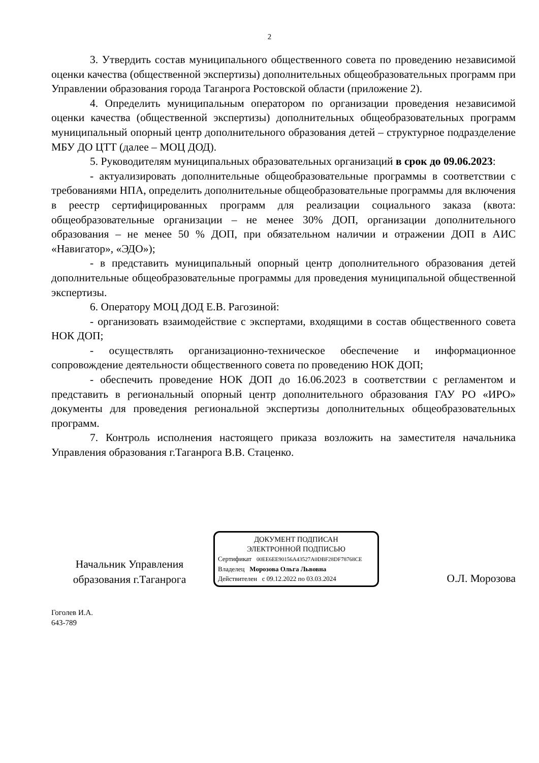2
3. Утвердить состав муниципального общественного совета по проведению независимой оценки качества (общественной экспертизы) дополнительных общеобразовательных программ при Управлении образования города Таганрога Ростовской области (приложение 2).
4. Определить муниципальным оператором по организации проведения независимой оценки качества (общественной экспертизы) дополнительных общеобразовательных программ муниципальный опорный центр дополнительного образования детей – структурное подразделение МБУ ДО ЦТТ (далее – МОЦ ДОД).
5. Руководителям муниципальных образовательных организаций в срок до 09.06.2023:
- актуализировать дополнительные общеобразовательные программы в соответствии с требованиями НПА, определить дополнительные общеобразовательные программы для включения в реестр сертифицированных программ для реализации социального заказа (квота: общеобразовательные организации – не менее 30% ДОП, организации дополнительного образования – не менее 50 % ДОП, при обязательном наличии и отражении ДОП в АИС «Навигатор», «ЭДО»);
- в представить муниципальный опорный центр дополнительного образования детей дополнительные общеобразовательные программы для проведения муниципальной общественной экспертизы.
6. Оператору МОЦ ДОД Е.В. Рагозиной:
- организовать взаимодействие с экспертами, входящими в состав общественного совета НОК ДОП;
- осуществлять организационно-техническое обеспечение и информационное сопровождение деятельности общественного совета по проведению НОК ДОП;
- обеспечить проведение НОК ДОП до 16.06.2023 в соответствии с регламентом и представить в региональный опорный центр дополнительного образования ГАУ РО «ИРО» документы для проведения региональной экспертизы дополнительных общеобразовательных программ.
7. Контроль исполнения настоящего приказа возложить на заместителя начальника Управления образования г.Таганрога В.В. Стаценко.
Начальник Управления образования г.Таганрога
ДОКУМЕНТ ПОДПИСАН
ЭЛЕКТРОННОЙ ПОДПИСЬЮ
Сертификат 00EE6EE90156A43527A0DBF28DF78768CE
Владелец Морозова Ольга Львовна
Действителен с 09.12.2022 по 03.03.2024
О.Л. Морозова
Гоголев И.А.
643-789